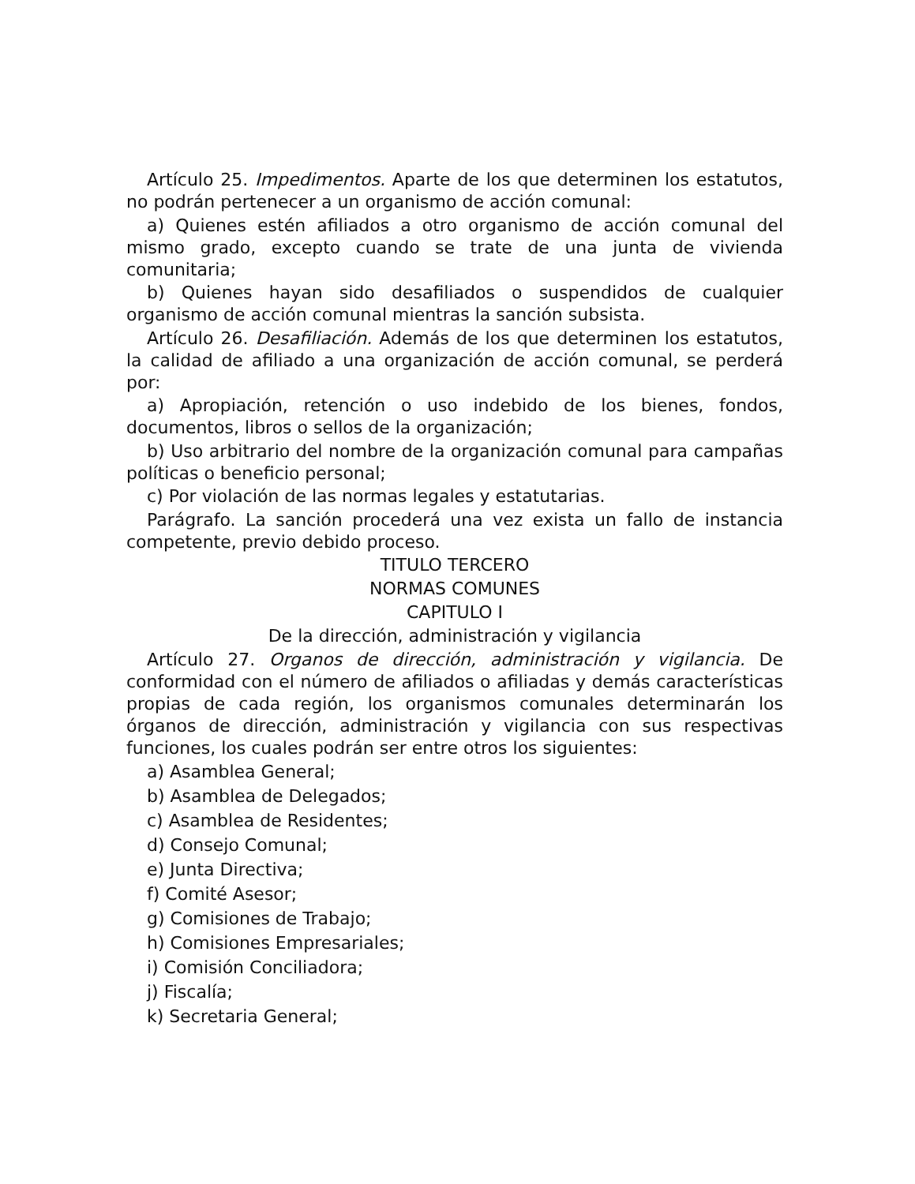Artículo 25. Impedimentos. Aparte de los que determinen los estatutos, no podrán pertenecer a un organismo de acción comunal:
a) Quienes estén afiliados a otro organismo de acción comunal del mismo grado, excepto cuando se trate de una junta de vivienda comunitaria;
b) Quienes hayan sido desafiliados o suspendidos de cualquier organismo de acción comunal mientras la sanción subsista.
Artículo 26. Desafiliación. Además de los que determinen los estatutos, la calidad de afiliado a una organización de acción comunal, se perderá por:
a) Apropiación, retención o uso indebido de los bienes, fondos, documentos, libros o sellos de la organización;
b) Uso arbitrario del nombre de la organización comunal para campañas políticas o beneficio personal;
c) Por violación de las normas legales y estatutarias.
Parágrafo. La sanción procederá una vez exista un fallo de instancia competente, previo debido proceso.
TITULO TERCERO
NORMAS COMUNES
CAPITULO I
De la dirección, administración y vigilancia
Artículo 27. Organos de dirección, administración y vigilancia. De conformidad con el número de afiliados o afiliadas y demás características propias de cada región, los organismos comunales determinarán los órganos de dirección, administración y vigilancia con sus respectivas funciones, los cuales podrán ser entre otros los siguientes:
a) Asamblea General;
b) Asamblea de Delegados;
c) Asamblea de Residentes;
d) Consejo Comunal;
e) Junta Directiva;
f) Comité Asesor;
g) Comisiones de Trabajo;
h) Comisiones Empresariales;
i) Comisión Conciliadora;
j) Fiscalía;
k) Secretaria General;